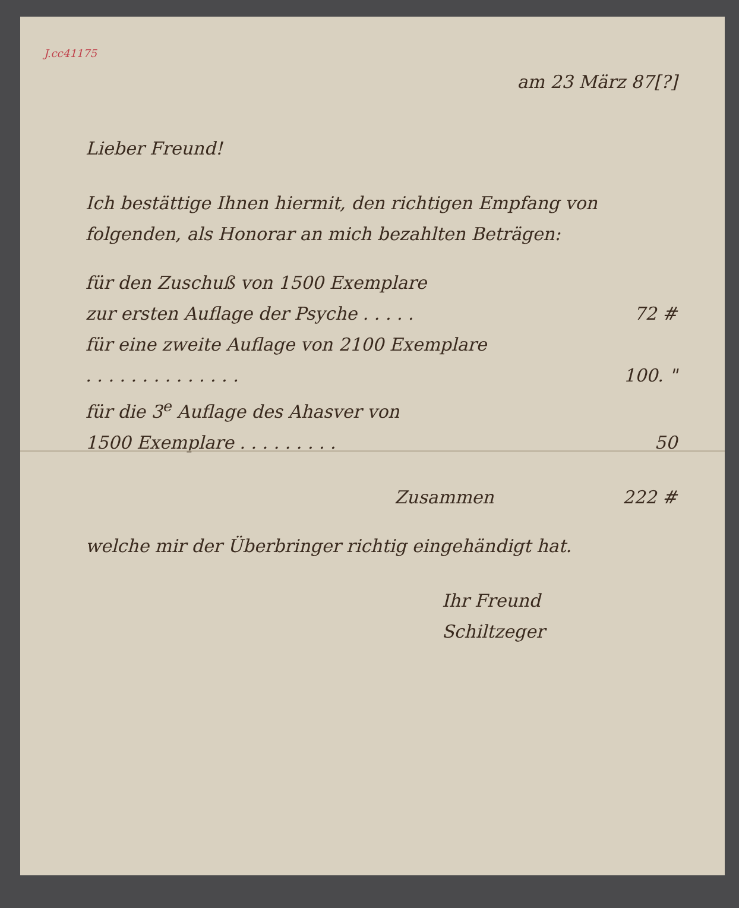J.cc41175
am 23 März 87[?]
Lieber Freund!
Ich bestättige Ihnen hiermit, den richtigen Empfang von folgenden, als Honorar an mich bezahlten Beträgen:
für den Zuschuß von 1500 Exemplare
zur ersten Auflage der Psyche . . . . . 72 #
für eine zweite Auflage von 2100 Exemplare
. . . . . . . . . . . . . . 100. "
für die 3<sup>e</sup> Auflage des Ahasver von
1500 Exemplare . . . . . . . . . 50
Zusammen 222 #
welche mir der Überbringer richtig eingehändigt hat.
Ihr Freund
Schiltzeger